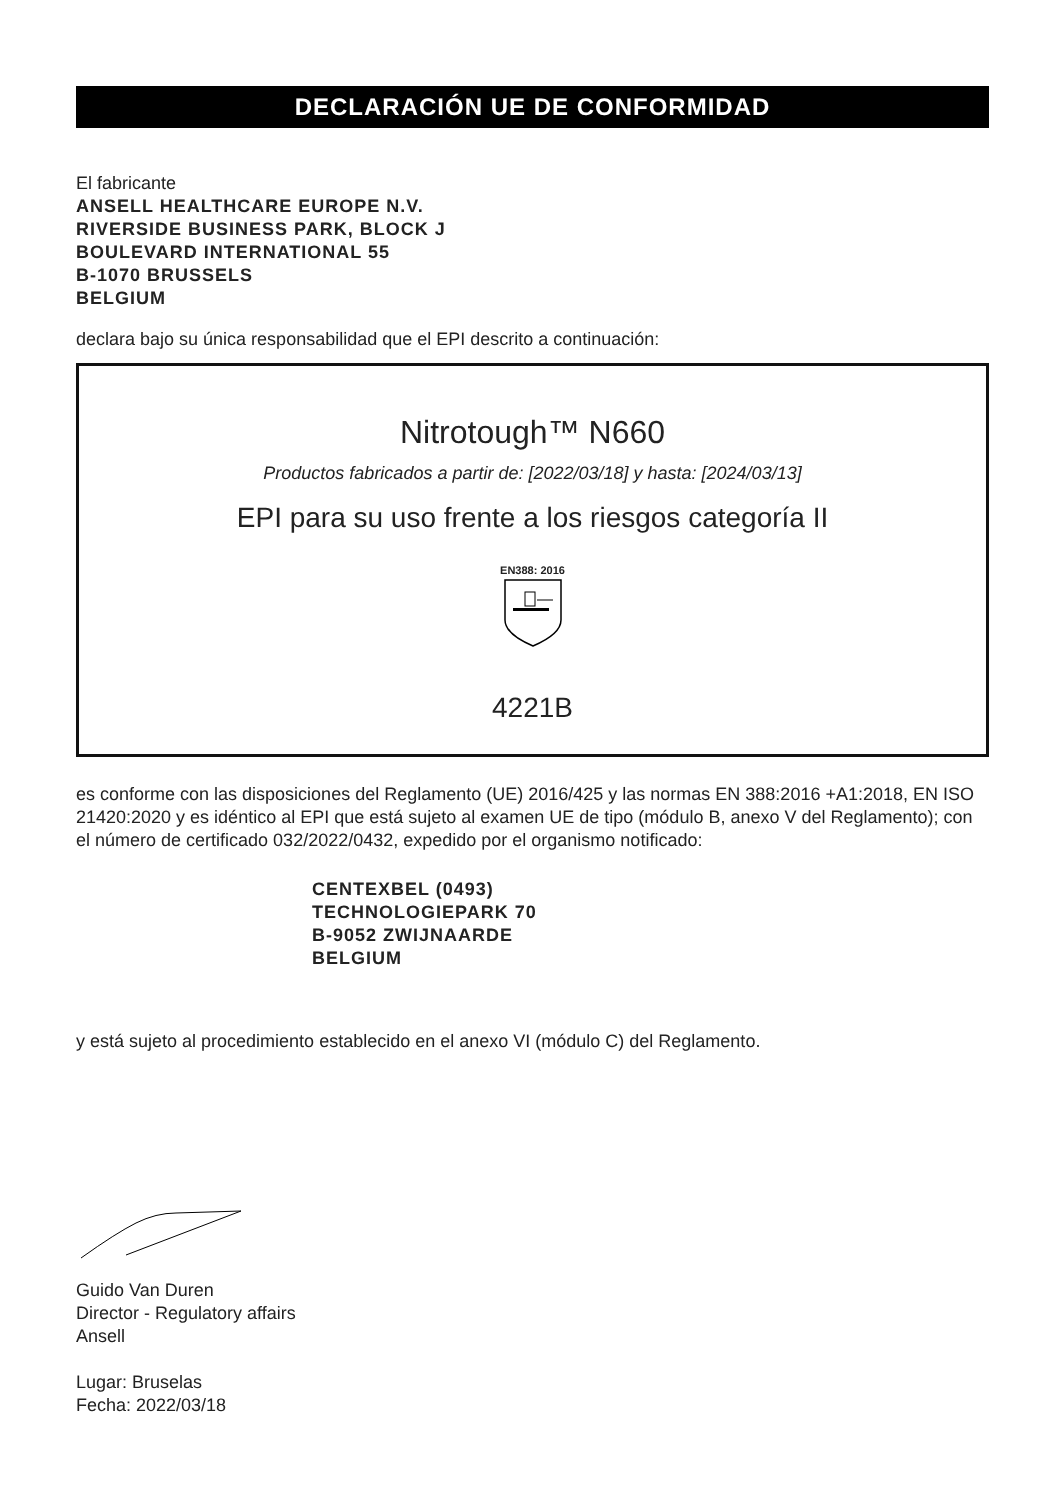DECLARACIÓN UE DE CONFORMIDAD
El fabricante
ANSELL HEALTHCARE EUROPE N.V.
RIVERSIDE BUSINESS PARK, BLOCK J
BOULEVARD INTERNATIONAL 55
B-1070 BRUSSELS
BELGIUM
declara bajo su única responsabilidad que el EPI descrito a continuación:
Nitrotough™ N660
Productos fabricados a partir de: [2022/03/18] y hasta: [2024/03/13]
EPI para su uso frente a los riesgos categoría II
EN388: 2016
4221B
es conforme con las disposiciones del Reglamento (UE) 2016/425 y las normas EN 388:2016 +A1:2018, EN ISO 21420:2020 y es idéntico al EPI que está sujeto al examen UE de tipo (módulo B, anexo V del Reglamento); con el número de certificado 032/2022/0432, expedido por el organismo notificado:
CENTEXBEL (0493)
TECHNOLOGIEPARK 70
B-9052 ZWIJNAARDE
BELGIUM
y está sujeto al procedimiento establecido en el anexo VI (módulo C) del Reglamento.
Guido Van Duren
Director - Regulatory affairs
Ansell
Lugar: Bruselas
Fecha: 2022/03/18